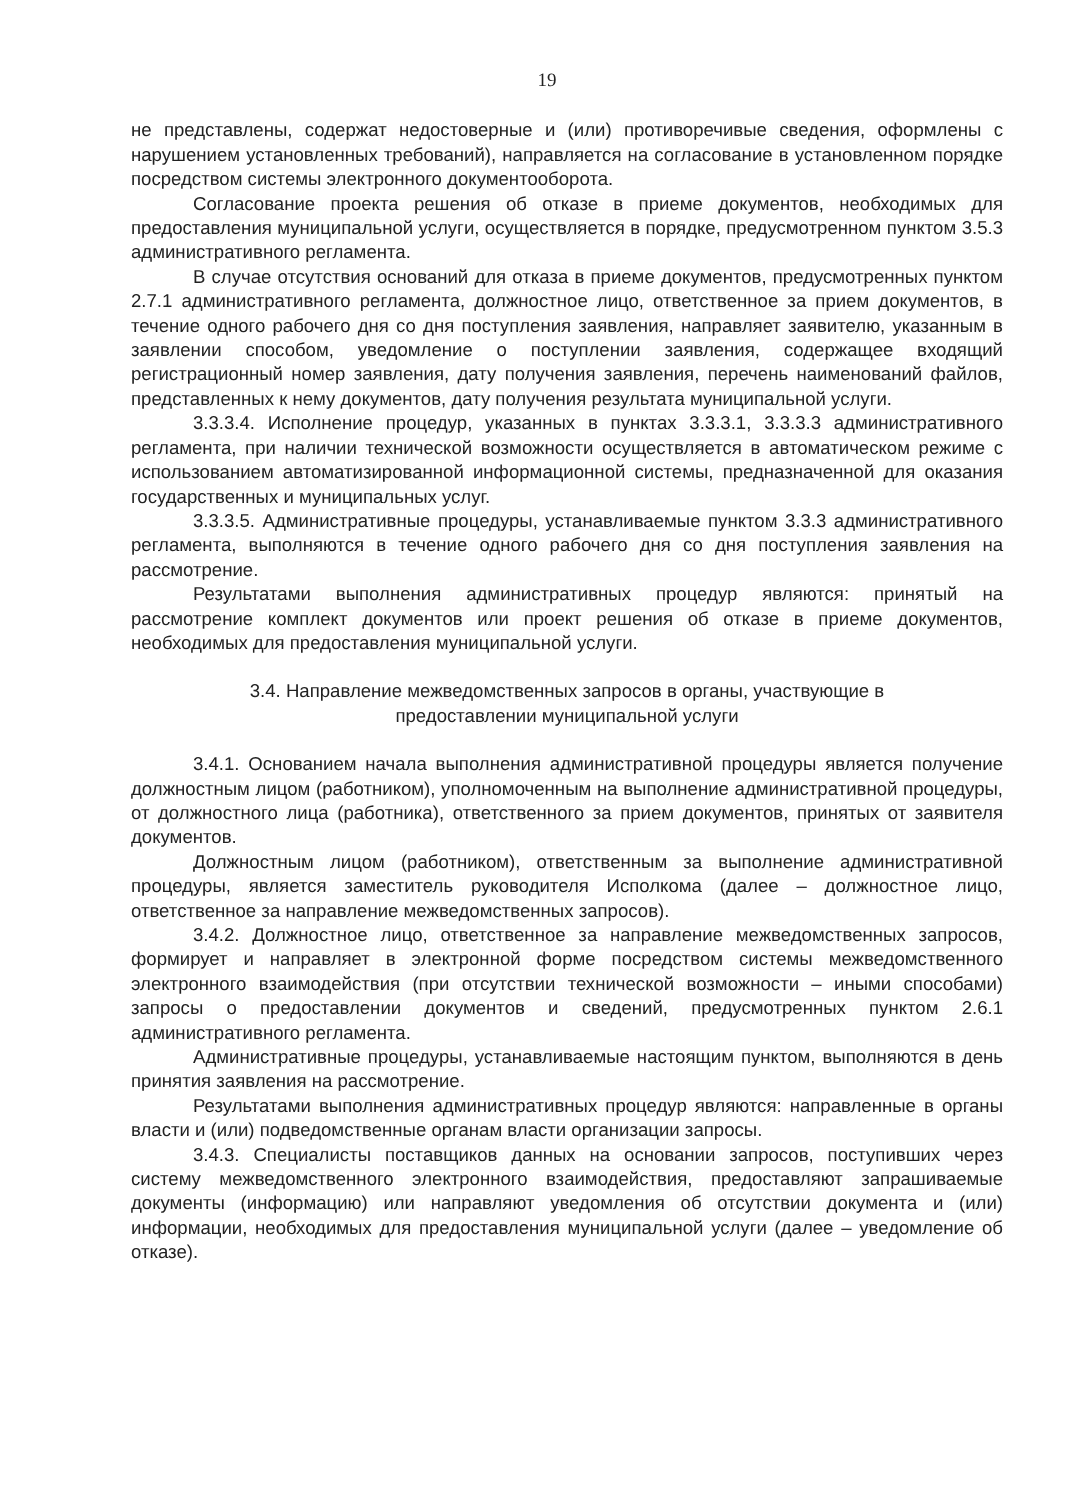19
не представлены, содержат недостоверные и (или) противоречивые сведения, оформлены с нарушением установленных требований), направляется на согласование в установленном порядке посредством системы электронного документооборота.
Согласование проекта решения об отказе в приеме документов, необходимых для предоставления муниципальной услуги, осуществляется в порядке, предусмотренном пунктом 3.5.3 административного регламента.
В случае отсутствия оснований для отказа в приеме документов, предусмотренных пунктом 2.7.1 административного регламента, должностное лицо, ответственное за прием документов, в течение одного рабочего дня со дня поступления заявления, направляет заявителю, указанным в заявлении способом, уведомление о поступлении заявления, содержащее входящий регистрационный номер заявления, дату получения заявления, перечень наименований файлов, представленных к нему документов, дату получения результата муниципальной услуги.
3.3.3.4. Исполнение процедур, указанных в пунктах 3.3.3.1, 3.3.3.3 административного регламента, при наличии технической возможности осуществляется в автоматическом режиме с использованием автоматизированной информационной системы, предназначенной для оказания государственных и муниципальных услуг.
3.3.3.5. Административные процедуры, устанавливаемые пунктом 3.3.3 административного регламента, выполняются в течение одного рабочего дня со дня поступления заявления на рассмотрение.
Результатами выполнения административных процедур являются: принятый на рассмотрение комплект документов или проект решения об отказе в приеме документов, необходимых для предоставления муниципальной услуги.
3.4. Направление межведомственных запросов в органы, участвующие в
предоставлении муниципальной услуги
3.4.1. Основанием начала выполнения административной процедуры является получение должностным лицом (работником), уполномоченным на выполнение административной процедуры, от должностного лица (работника), ответственного за прием документов, принятых от заявителя документов.
Должностным лицом (работником), ответственным за выполнение административной процедуры, является заместитель руководителя Исполкома (далее – должностное лицо, ответственное за направление межведомственных запросов).
3.4.2. Должностное лицо, ответственное за направление межведомственных запросов, формирует и направляет в электронной форме посредством системы межведомственного электронного взаимодействия (при отсутствии технической возможности – иными способами) запросы о предоставлении документов и сведений, предусмотренных пунктом 2.6.1 административного регламента.
Административные процедуры, устанавливаемые настоящим пунктом, выполняются в день принятия заявления на рассмотрение.
Результатами выполнения административных процедур являются: направленные в органы власти и (или) подведомственные органам власти организации запросы.
3.4.3. Специалисты поставщиков данных на основании запросов, поступивших через систему межведомственного электронного взаимодействия, предоставляют запрашиваемые документы (информацию) или направляют уведомления об отсутствии документа и (или) информации, необходимых для предоставления муниципальной услуги (далее – уведомление об отказе).